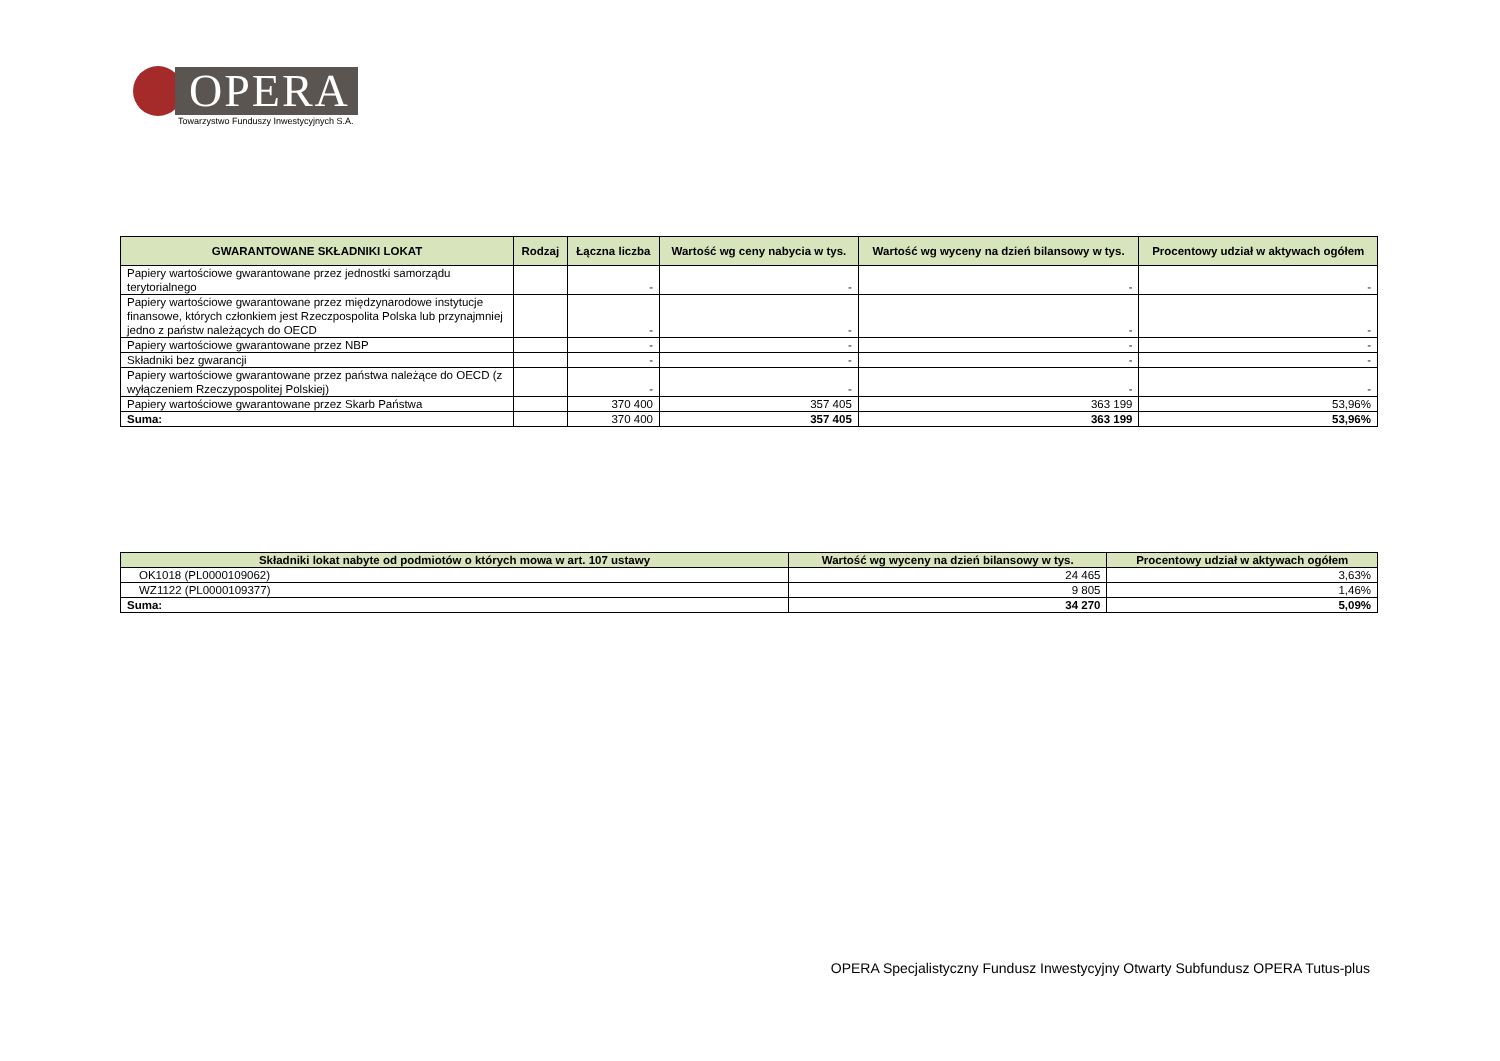OPERA
Towarzystwo Funduszy Inwestycyjnych S.A.
| GWARANTOWANE SKŁADNIKI LOKAT | Rodzaj | Łączna liczba | Wartość wg ceny nabycia w tys. | Wartość wg wyceny na dzień bilansowy w tys. | Procentowy udział w aktywach ogółem |
| --- | --- | --- | --- | --- | --- |
| Papiery wartościowe gwarantowane przez jednostki samorządu terytorialnego | | - | - | - | - |
| Papiery wartościowe gwarantowane przez międzynarodowe instytucje finansowe, których członkiem jest Rzeczpospolita Polska lub przynajmniej jedno z państw należących do OECD | | - | - | - | - |
| Papiery wartościowe gwarantowane przez NBP | | - | - | - | - |
| Składniki bez gwarancji | | - | - | - | - |
| Papiery wartościowe gwarantowane przez państwa należące do OECD (z wyłączeniem Rzeczypospolitej Polskiej) | | - | - | - | - |
| Papiery wartościowe gwarantowane przez Skarb Państwa | | 370 400 | 357 405 | 363 199 | 53,96% |
| Suma: | | 370 400 | 357 405 | 363 199 | 53,96% |
| Składniki lokat nabyte od podmiotów o których mowa w art. 107 ustawy | Wartość wg wyceny na dzień bilansowy w tys. | Procentowy udział w aktywach ogółem |
| --- | --- | --- |
| OK1018 (PL0000109062) | 24 465 | 3,63% |
| WZ1122 (PL0000109377) | 9 805 | 1,46% |
| Suma: | 34 270 | 5,09% |
OPERA Specjalistyczny Fundusz Inwestycyjny Otwarty Subfundusz OPERA Tutus-plus